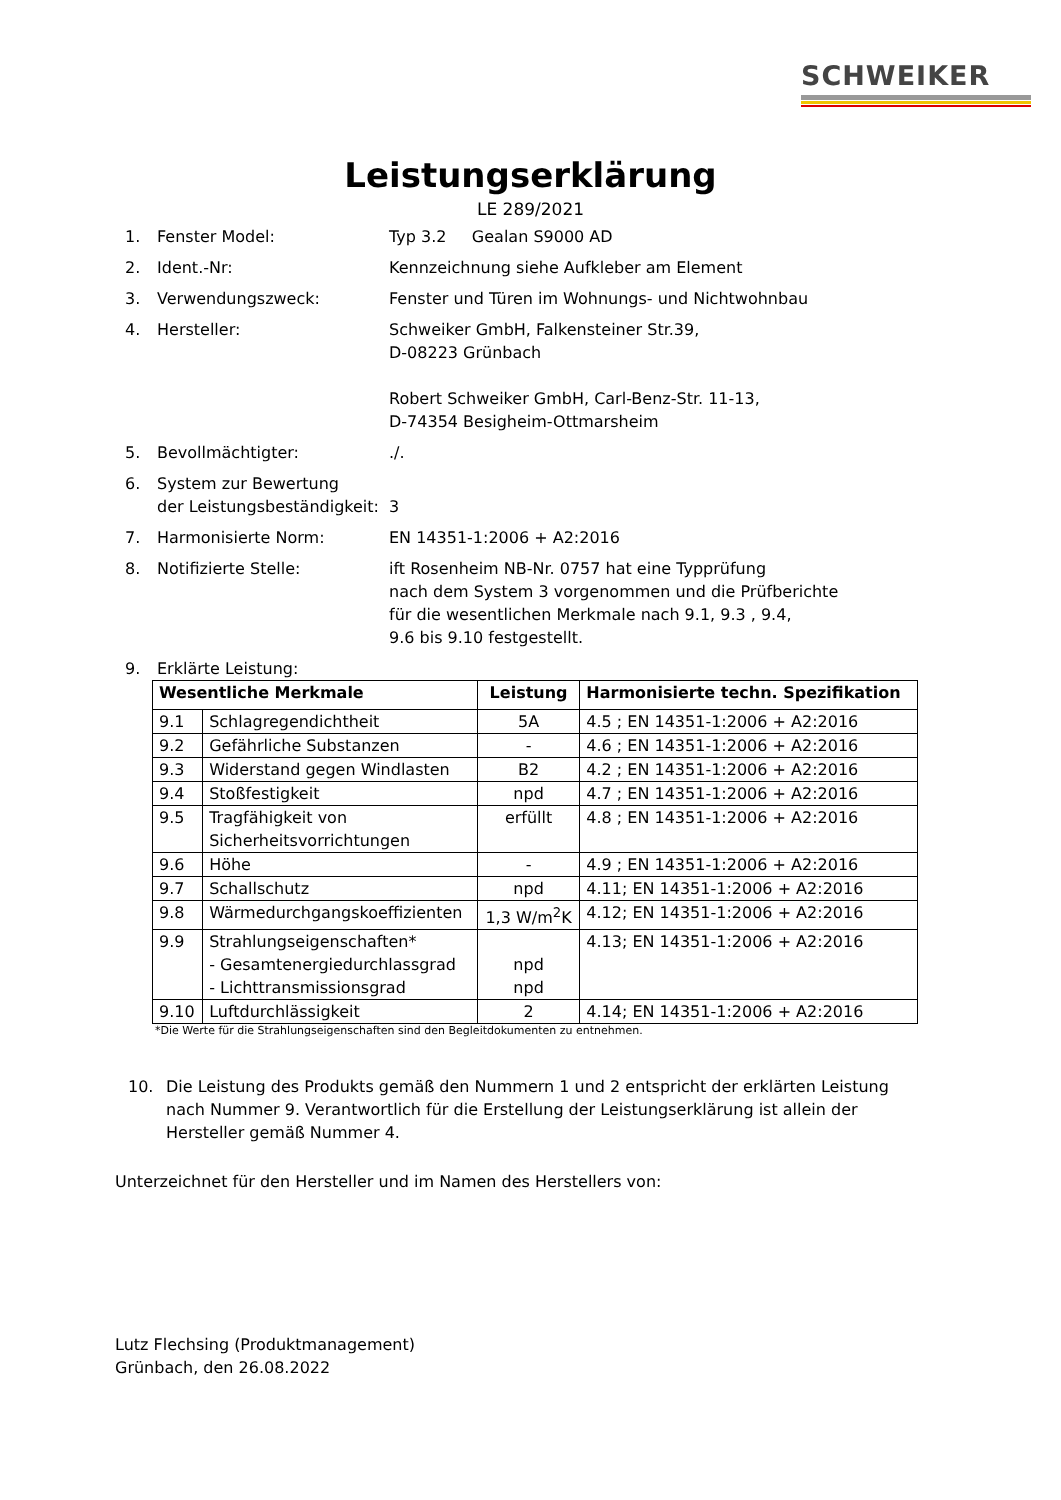SCHWEIKER
Leistungserklärung
LE 289/2021
1. Fenster Model: Typ 3.2 Gealan S9000 AD
2. Ident.-Nr: Kennzeichnung siehe Aufkleber am Element
3. Verwendungszweck: Fenster und Türen im Wohnungs- und Nichtwohnbau
4. Hersteller: Schweiker GmbH, Falkensteiner Str.39,
D-08223 Grünbach
Robert Schweiker GmbH, Carl-Benz-Str. 11-13,
D-74354 Besigheim-Ottmarsheim
5. Bevollmächtigter:./.
6. System zur Bewertung
der Leistungsbeständigkeit:
3
7. Harmonisierte Norm: EN 14351-1:2006 + A2:2016
8. Notifizierte Stelle: ift Rosenheim NB-Nr. 0757 hat eine Typprüfung
nach dem System 3 vorgenommen und die Prüfberichte
für die wesentlichen Merkmale nach 9.1, 9.3 , 9.4,
9.6 bis 9.10 festgestellt.
9. Erklärte Leistung:
| Wesentliche Merkmale | | Leistung | Harmonisierte techn. Spezifikation |
| --- | --- | --- | --- |
| 9.1 | Schlagregendichtheit | 5A | 4.5 ; EN 14351-1:2006 + A2:2016 |
| 9.2 | Gefährliche Substanzen | - | 4.6 ; EN 14351-1:2006 + A2:2016 |
| 9.3 | Widerstand gegen Windlasten | B2 | 4.2 ; EN 14351-1:2006 + A2:2016 |
| 9.4 | Stoßfestigkeit | npd | 4.7 ; EN 14351-1:2006 + A2:2016 |
| 9.5 | Tragfähigkeit von Sicherheitsvorrichtungen | erfüllt | 4.8 ; EN 14351-1:2006 + A2:2016 |
| 9.6 | Höhe | - | 4.9 ; EN 14351-1:2006 + A2:2016 |
| 9.7 | Schallschutz | npd | 4.11; EN 14351-1:2006 + A2:2016 |
| 9.8 | Wärmedurchgangskoeffizienten | 1,3 W/m<sup>2</sup>K | 4.12; EN 14351-1:2006 + A2:2016 |
| 9.9 | Strahlungseigenschaften* - Gesamtenergiedurchlassgrad - Lichttransmissionsgrad | npd npd | 4.13; EN 14351-1:2006 + A2:2016 |
| 9.10 | Luftdurchlässigkeit | 2 | 4.14; EN 14351-1:2006 + A2:2016 |
*Die Werte für die Strahlungseigenschaften sind den Begleitdokumenten zu entnehmen.
10. Die Leistung des Produkts gemäß den Nummern 1 und 2 entspricht der erklärten Leistung nach Nummer 9. Verantwortlich für die Erstellung der Leistungserklärung ist allein der Hersteller gemäß Nummer 4.
Unterzeichnet für den Hersteller und im Namen des Herstellers von:
Lutz Flechsing (Produktmanagement)
Grünbach, den 26.08.2022